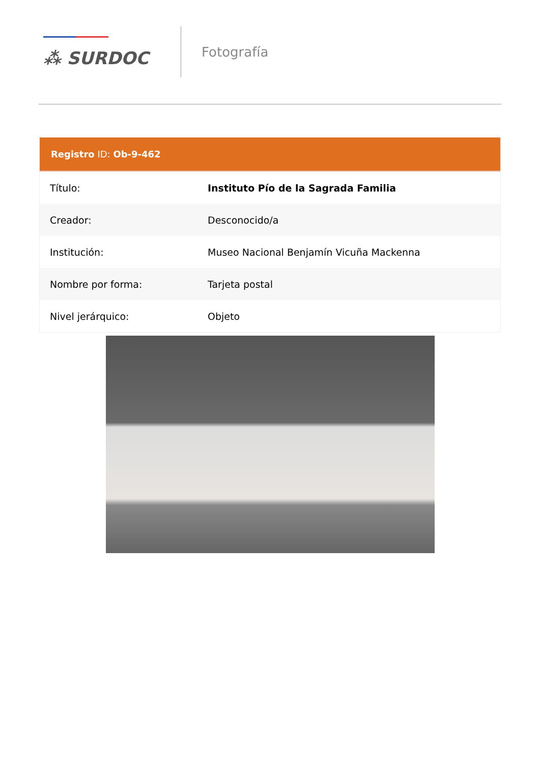⁂ SURDOC
Fotografía
Registro ID: Ob-9-462
| Título: | Instituto Pío de la Sagrada Familia |
| Creador: | Desconocido/a |
| Institución: | Museo Nacional Benjamín Vicuña Mackenna |
| Nombre por forma: | Tarjeta postal |
| Nivel jerárquico: | Objeto |